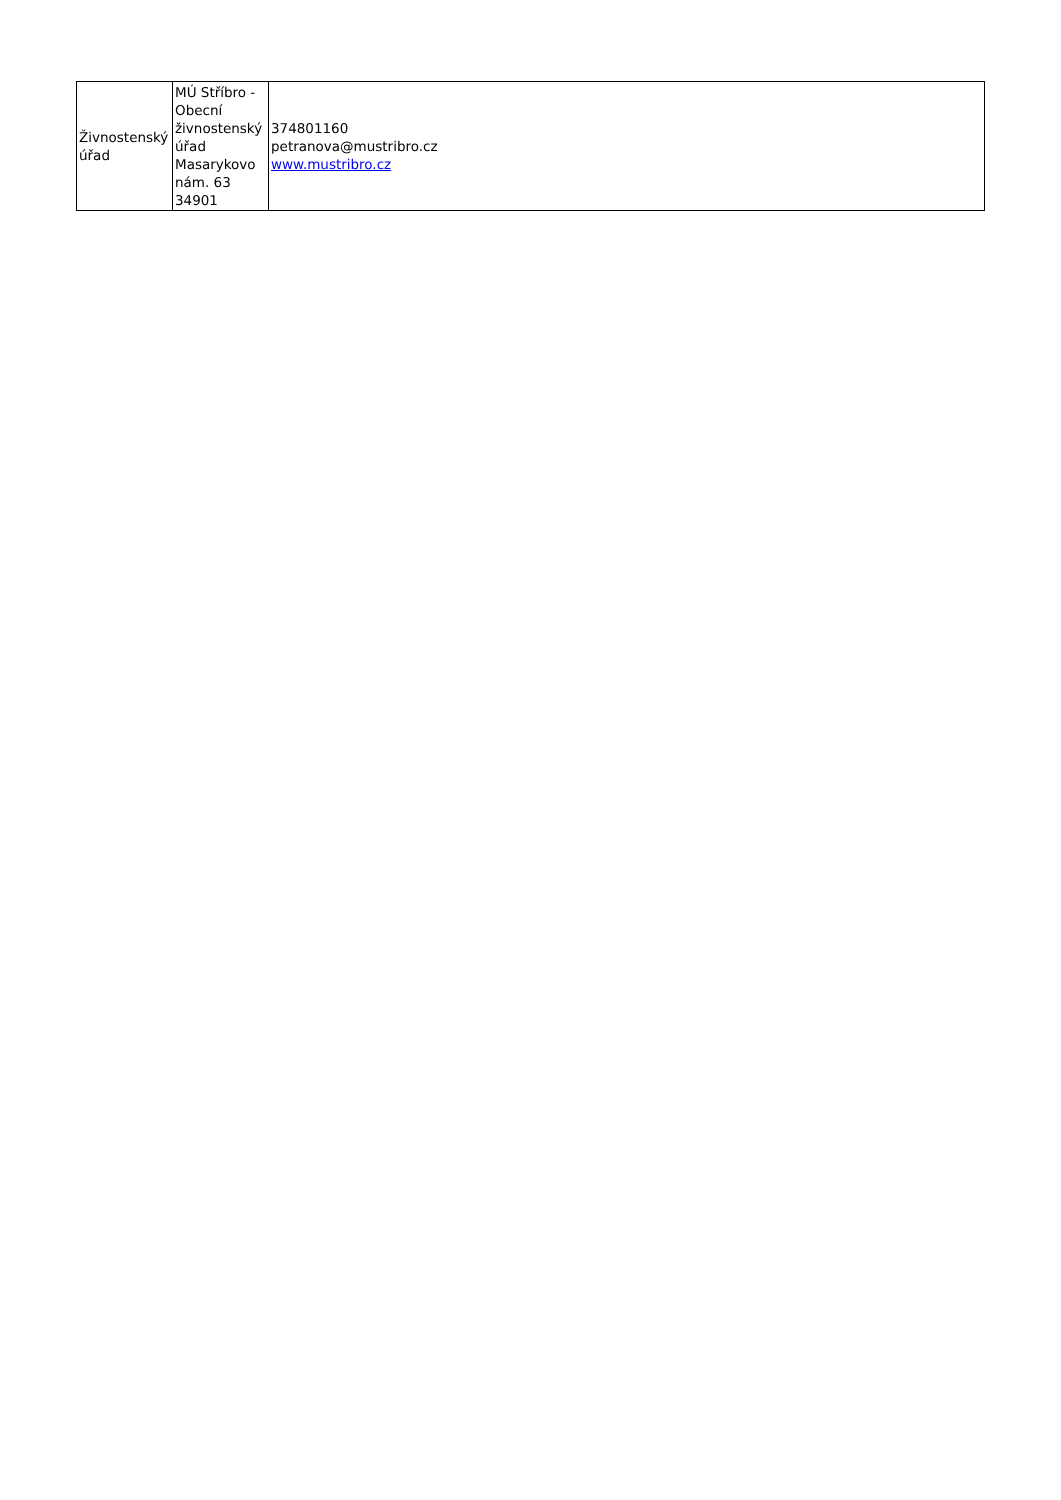| Živnostenský úřad | MÚ Stříbro - Obecní živnostenský úřad Masarykovo nám. 63 34901 | 374801160 petranova@mustribro.cz www.mustribro.cz |